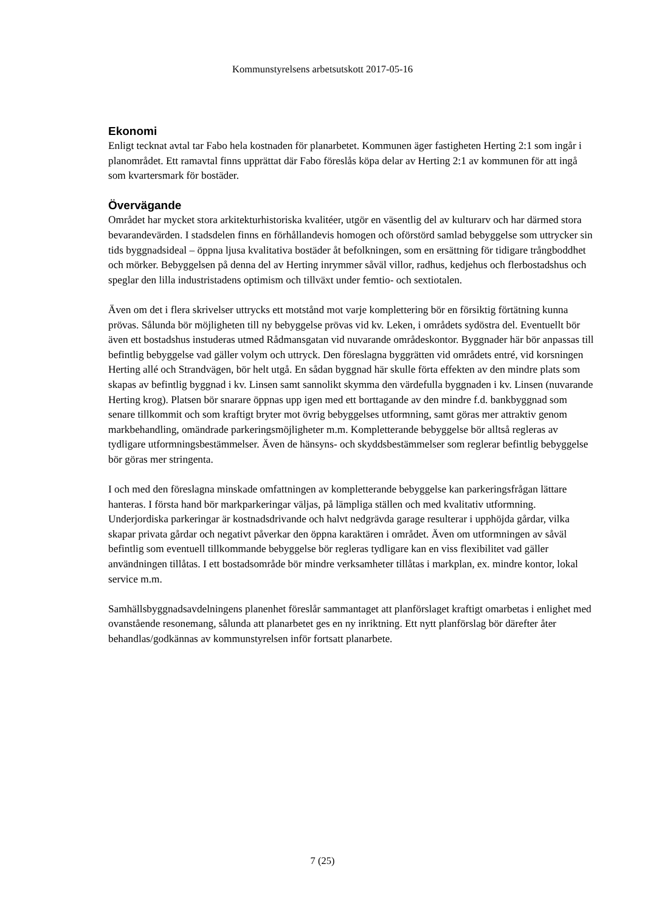Kommunstyrelsens arbetsutskott 2017-05-16
Ekonomi
Enligt tecknat avtal tar Fabo hela kostnaden för planarbetet. Kommunen äger fastigheten Herting 2:1 som ingår i planområdet. Ett ramavtal finns upprättat där Fabo föreslås köpa delar av Herting 2:1 av kommunen för att ingå som kvartersmark för bostäder.
Övervägande
Området har mycket stora arkitekturhistoriska kvalitéer, utgör en väsentlig del av kulturarv och har därmed stora bevarandevärden. I stadsdelen finns en förhållandevis homogen och oförstörd samlad bebyggelse som uttrycker sin tids byggnadsideal – öppna ljusa kvalitativa bostäder åt befolkningen, som en ersättning för tidigare trångboddhet och mörker. Bebyggelsen på denna del av Herting inrymmer såväl villor, radhus, kedjehus och flerbostadshus och speglar den lilla industristadens optimism och tillväxt under femtio- och sextiotalen.
Även om det i flera skrivelser uttrycks ett motstånd mot varje komplettering bör en försiktig förtätning kunna prövas. Sålunda bör möjligheten till ny bebyggelse prövas vid kv. Leken, i områdets sydöstra del. Eventuellt bör även ett bostadshus instuderas utmed Rådmansgatan vid nuvarande områdeskontor. Byggnader här bör anpassas till befintlig bebyggelse vad gäller volym och uttryck. Den föreslagna byggrätten vid områdets entré, vid korsningen Herting allé och Strandvägen, bör helt utgå. En sådan byggnad här skulle förta effekten av den mindre plats som skapas av befintlig byggnad i kv. Linsen samt sannolikt skymma den värdefulla byggnaden i kv. Linsen (nuvarande Herting krog). Platsen bör snarare öppnas upp igen med ett borttagande av den mindre f.d. bankbyggnad som senare tillkommit och som kraftigt bryter mot övrig bebyggelses utformning, samt göras mer attraktiv genom markbehandling, omändrade parkeringsmöjligheter m.m. Kompletterande bebyggelse bör alltså regleras av tydligare utformningsbestämmelser. Även de hänsyns- och skyddsbestämmelser som reglerar befintlig bebyggelse bör göras mer stringenta.
I och med den föreslagna minskade omfattningen av kompletterande bebyggelse kan parkeringsfrågan lättare hanteras. I första hand bör markparkeringar väljas, på lämpliga ställen och med kvalitativ utformning. Underjordiska parkeringar är kostnadsdrivande och halvt nedgrävda garage resulterar i upphöjda gårdar, vilka skapar privata gårdar och negativt påverkar den öppna karaktären i området. Även om utformningen av såväl befintlig som eventuell tillkommande bebyggelse bör regleras tydligare kan en viss flexibilitet vad gäller användningen tillåtas. I ett bostadsområde bör mindre verksamheter tillåtas i markplan, ex. mindre kontor, lokal service m.m.
Samhällsbyggnadsavdelningens planenhet föreslår sammantaget att planförslaget kraftigt omarbetas i enlighet med ovanstående resonemang, sålunda att planarbetet ges en ny inriktning. Ett nytt planförslag bör därefter åter behandlas/godkännas av kommunstyrelsen inför fortsatt planarbete.
7 (25)